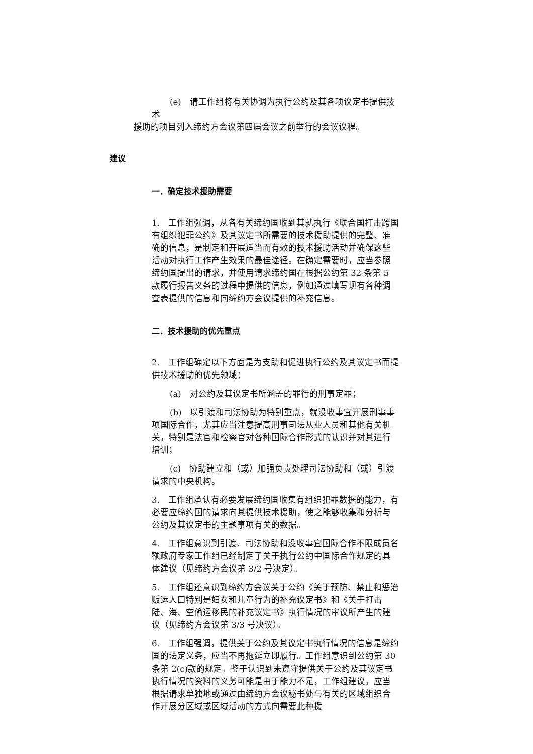(e)　请工作组将有关协调为执行公约及其各项议定书提供技术
援助的项目列入缔约方会议第四届会议之前举行的会议议程。
建议
一．确定技术援助需要
1.　工作组强调，从各有关缔约国收到其就执行《联合国打击跨国有组织犯罪公约》及其议定书所需要的技术援助提供的完整、准确的信息，是制定和开展适当而有效的技术援助活动并确保这些活动对执行工作产生效果的最佳途径。在确定需要时，应当参照缔约国提出的请求，并使用请求缔约国在根据公约第 32 条第 5 款履行报告义务的过程中提供的信息，例如通过填写现有各种调查表提供的信息和向缔约方会议提供的补充信息。
二．技术援助的优先重点
2.　工作组确定以下方面是为支助和促进执行公约及其议定书而提供技术援助的优先领域：
(a)　对公约及其议定书所涵盖的罪行的刑事定罪；
(b)　以引渡和司法协助为特别重点，就没收事宜开展刑事事项国际合作，尤其应当注意提高刑事司法从业人员和其他有关机关，特别是法官和检察官对各种国际合作形式的认识并对其进行培训；
(c)　协助建立和（或）加强负责处理司法协助和（或）引渡请求的中央机构。
3.　工作组承认有必要发展缔约国收集有组织犯罪数据的能力，有必要应缔约国的请求向其提供技术援助，使之能够收集和分析与公约及其议定书的主题事项有关的数据。
4.　工作组意识到引渡、司法协助和没收事宜国际合作不限成员名额政府专家工作组已经制定了关于执行公约中国际合作规定的具体建议（见缔约方会议第 3/2 号决定）。
5.　工作组还意识到缔约方会议关于公约《关于预防、禁止和惩治贩运人口特别是妇女和儿童行为的补充议定书》和《关于打击陆、海、空偷运移民的补充议定书》执行情况的审议所产生的建议（见缔约方会议第 3/3 号决议）。
6.　工作组强调，提供关于公约及其议定书执行情况的信息是缔约国的法定义务，应当不再拖延立即履行。工作组意识到公约第 30 条第 2(c)款的规定。鉴于认识到未遵守提供关于公约及其议定书执行情况的资料的义务可能是由于能力不足，工作组建议，应当根据请求单独地或通过由缔约方会议秘书处与有关的区域组织合作开展分区域或区域活动的方式向需要此种援